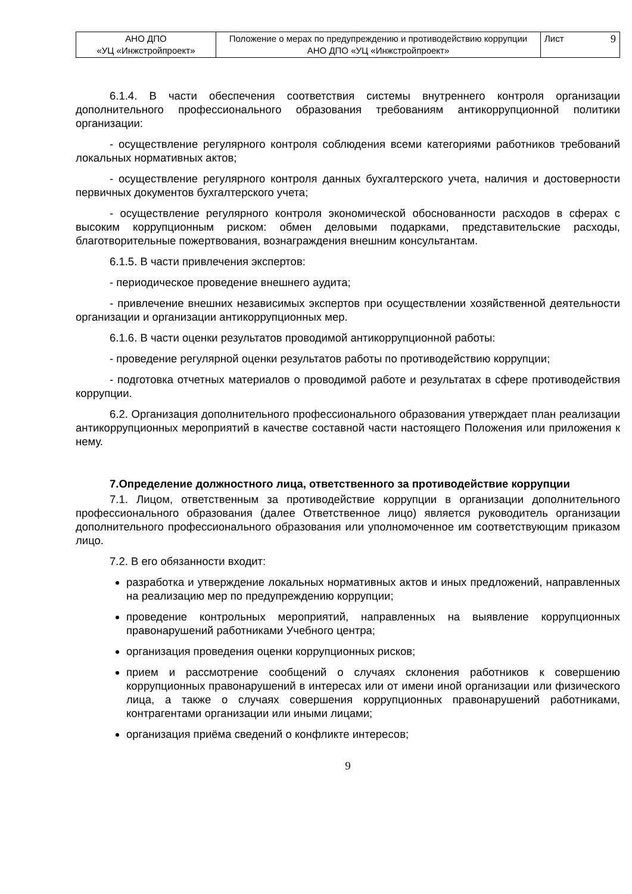| АНО ДПО «УЦ «Инжстройпроект» | Положение о мерах по предупреждению и противодействию коррупции АНО ДПО «УЦ «Инжстройпроект» | Лист 9 |
6.1.4. В части обеспечения соответствия системы внутреннего контроля организации дополнительного профессионального образования требованиям антикоррупционной политики организации:
- осуществление регулярного контроля соблюдения всеми категориями работников требований локальных нормативных актов;
- осуществление регулярного контроля данных бухгалтерского учета, наличия и достоверности первичных документов бухгалтерского учета;
- осуществление регулярного контроля экономической обоснованности расходов в сферах с высоким коррупционным риском: обмен деловыми подарками, представительские расходы, благотворительные пожертвования, вознаграждения внешним консультантам.
6.1.5. В части привлечения экспертов:
- периодическое проведение внешнего аудита;
- привлечение внешних независимых экспертов при осуществлении хозяйственной деятельности организации и организации антикоррупционных мер.
6.1.6. В части оценки результатов проводимой антикоррупционной работы:
- проведение регулярной оценки результатов работы по противодействию коррупции;
- подготовка отчетных материалов о проводимой работе и результатах в сфере противодействия коррупции.
6.2. Организация дополнительного профессионального образования утверждает план реализации антикоррупционных мероприятий в качестве составной части настоящего Положения или приложения к нему.
7.Определение должностного лица, ответственного за противодействие коррупции
7.1. Лицом, ответственным за противодействие коррупции в организации дополнительного профессионального образования (далее Ответственное лицо) является руководитель организации дополнительного профессионального образования или уполномоченное им соответствующим приказом лицо.
7.2. В его обязанности входит:
разработка и утверждение локальных нормативных актов и иных предложений, направленных на реализацию мер по предупреждению коррупции;
проведение контрольных мероприятий, направленных на выявление коррупционных правонарушений работниками Учебного центра;
организация проведения оценки коррупционных рисков;
прием и рассмотрение сообщений о случаях склонения работников к совершению коррупционных правонарушений в интересах или от имени иной организации или физического лица, а также о случаях совершения коррупционных правонарушений работниками, контрагентами организации или иными лицами;
организация приёма сведений о конфликте интересов;
9